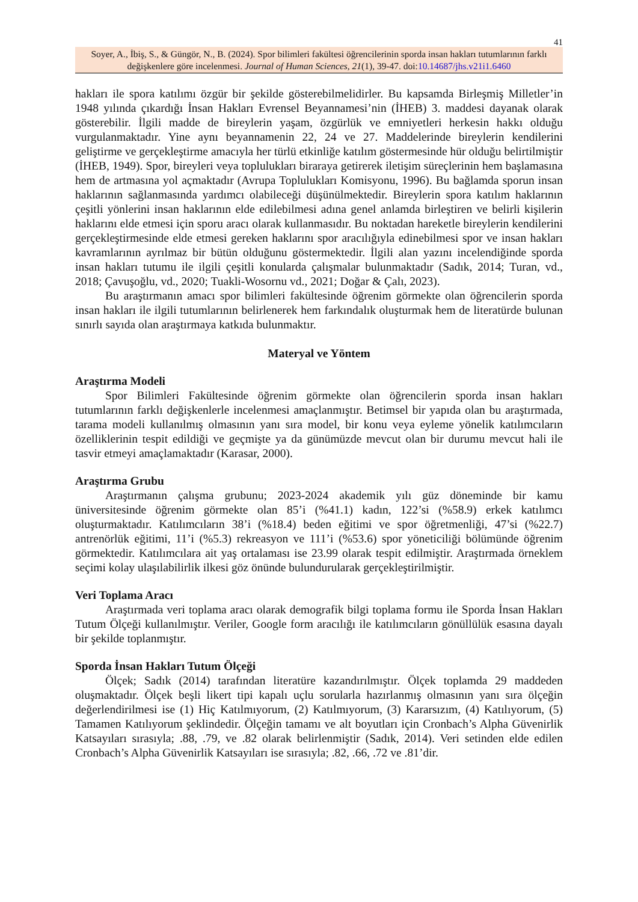41
Soyer, A., İbiş, S., & Güngör, N., B. (2024). Spor bilimleri fakültesi öğrencilerinin sporda insan hakları tutumlarının farklı değişkenlere göre incelenmesi. Journal of Human Sciences, 21(1), 39-47. doi:10.14687/jhs.v21i1.6460
hakları ile spora katılımı özgür bir şekilde gösterebilmelidirler. Bu kapsamda Birleşmiş Milletler’in 1948 yılında çıkardığı İnsan Hakları Evrensel Beyannamesi’nin (İHEB) 3. maddesi dayanak olarak gösterebilir. İlgili madde de bireylerin yaşam, özgürlük ve emniyetleri herkesin hakkı olduğu vurgulanmaktadır. Yine aynı beyannamenin 22, 24 ve 27. Maddelerinde bireylerin kendilerini geliştirme ve gerçekleştirme amacıyla her türlü etkinliğe katılım göstermesinde hür olduğu belirtilmiştir (İHEB, 1949). Spor, bireyleri veya toplulukları biraraya getirerek iletişim süreçlerinin hem başlamasına hem de artmasına yol açmaktadır (Avrupa Toplulukları Komisyonu, 1996). Bu bağlamda sporun insan haklarının sağlanmasında yardımcı olabileceği düşünülmektedir. Bireylerin spora katılım haklarının çeşitli yönlerini insan haklarının elde edilebilmesi adına genel anlamda birleştiren ve belirli kişilerin haklarını elde etmesi için sporu aracı olarak kullanmasıdır. Bu noktadan hareketle bireylerin kendilerini gerçekleştirmesinde elde etmesi gereken haklarını spor aracılığıyla edinebilmesi spor ve insan hakları kavramlarının ayrılmaz bir bütün olduğunu göstermektedir. İlgili alan yazını incelendiğinde sporda insan hakları tutumu ile ilgili çeşitli konularda çalışmalar bulunmaktadır (Sadık, 2014; Turan, vd., 2018; Çavuşoğlu, vd., 2020; Tuakli-Wosornu vd., 2021; Doğar & Çalı, 2023).
Bu araştırmanın amacı spor bilimleri fakültesinde öğrenim görmekte olan öğrencilerin sporda insan hakları ile ilgili tutumlarının belirlenerek hem farkındalık oluşturmak hem de literatürde bulunan sınırlı sayıda olan araştırmaya katkıda bulunmaktır.
Materyal ve Yöntem
Araştırma Modeli
Spor Bilimleri Fakültesinde öğrenim görmekte olan öğrencilerin sporda insan hakları tutumlarının farklı değişkenlerle incelenmesi amaçlanmıştır. Betimsel bir yapıda olan bu araştırmada, tarama modeli kullanılmış olmasının yanı sıra model, bir konu veya eyleme yönelik katılımcıların özelliklerinin tespit edildiği ve geçmişte ya da günümüzde mevcut olan bir durumu mevcut hali ile tasvir etmeyi amaçlamaktadır (Karasar, 2000).
Araştırma Grubu
Araştırmanın çalışma grubunu; 2023-2024 akademik yılı güz döneminde bir kamu üniversitesinde öğrenim görmekte olan 85’i (%41.1) kadın, 122’si (%58.9) erkek katılımcı oluşturmaktadır. Katılımcıların 38’i (%18.4) beden eğitimi ve spor öğretmenliği, 47’si (%22.7) antrenörlük eğitimi, 11’i (%5.3) rekreasyon ve 111’i (%53.6) spor yöneticiliği bölümünde öğrenim görmektedir. Katılımcılara ait yaş ortalaması ise 23.99 olarak tespit edilmiştir. Araştırmada örneklem seçimi kolay ulaşılabilirlik ilkesi göz önünde bulundurularak gerçekleştirilmiştir.
Veri Toplama Aracı
Araştırmada veri toplama aracı olarak demografik bilgi toplama formu ile Sporda İnsan Hakları Tutum Ölçeği kullanılmıştır. Veriler, Google form aracılığı ile katılımcıların gönüllülük esasına dayalı bir şekilde toplanmıştır.
Sporda İnsan Hakları Tutum Ölçeği
Ölçek; Sadık (2014) tarafından literatüre kazandırılmıştır. Ölçek toplamda 29 maddeden oluşmaktadır. Ölçek beşli likert tipi kapalı uçlu sorularla hazırlanmış olmasının yanı sıra ölçeğin değerlendirilmesi ise (1) Hiç Katılmıyorum, (2) Katılmıyorum, (3) Kararsızım, (4) Katılıyorum, (5) Tamamen Katılıyorum şeklindedir. Ölçeğin tamamı ve alt boyutları için Cronbach’s Alpha Güvenirlik Katsayıları sırasıyla; .88, .79, ve .82 olarak belirlenmiştir (Sadık, 2014). Veri setinden elde edilen Cronbach’s Alpha Güvenirlik Katsayıları ise sırasıyla; .82, .66, .72 ve .81’dir.